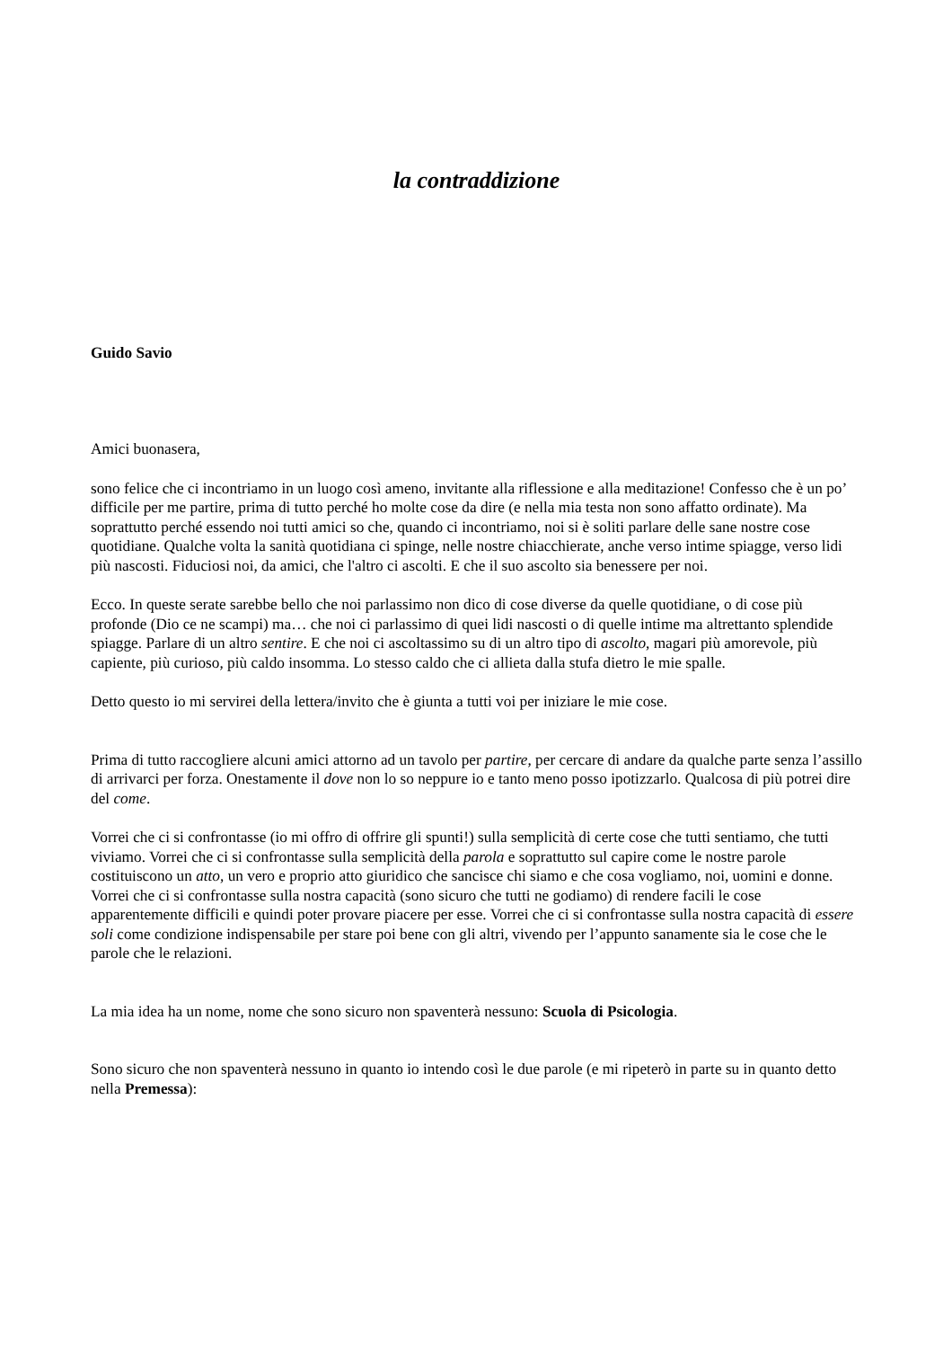la contraddizione
Guido Savio
Amici buonasera,
sono felice che ci incontriamo in un luogo così ameno, invitante alla riflessione e alla meditazione! Confesso che è un po’ difficile per me partire, prima di tutto perché ho molte cose da dire (e nella mia testa non sono affatto ordinate). Ma soprattutto perché essendo noi tutti amici so che, quando ci incontriamo, noi si è soliti parlare delle sane nostre cose quotidiane. Qualche volta la sanità quotidiana ci spinge, nelle nostre chiacchierate, anche verso intime spiagge, verso lidi più nascosti. Fiduciosi noi, da amici, che l'altro ci ascolti. E che il suo ascolto sia benessere per noi.
Ecco. In queste serate sarebbe bello che noi parlassimo non dico di cose diverse da quelle quotidiane, o di cose più profonde (Dio ce ne scampi) ma… che noi ci parlassimo di quei lidi nascosti o di quelle intime ma altrettanto splendide spiagge. Parlare di un altro sentire. E che noi ci ascoltassimo su di un altro tipo di ascolto, magari più amorevole, più capiente, più curioso, più caldo insomma. Lo stesso caldo che ci allieta dalla stufa dietro le mie spalle.
Detto questo io mi servirei della lettera/invito che è giunta a tutti voi per iniziare le mie cose.
Prima di tutto raccogliere alcuni amici attorno ad un tavolo per partire, per cercare di andare da qualche parte senza l’assillo di arrivarci per forza. Onestamente il dove non lo so neppure io e tanto meno posso ipotizzarlo. Qualcosa di più potrei dire del come.
Vorrei che ci si confrontasse (io mi offro di offrire gli spunti!) sulla semplicità di certe cose che tutti sentiamo, che tutti viviamo. Vorrei che ci si confrontasse sulla semplicità della parola e soprattutto sul capire come le nostre parole costituiscono un atto, un vero e proprio atto giuridico che sancisce chi siamo e che cosa vogliamo, noi, uomini e donne. Vorrei che ci si confrontasse sulla nostra capacità (sono sicuro che tutti ne godiamo) di rendere facili le cose apparentemente difficili e quindi poter provare piacere per esse. Vorrei che ci si confrontasse sulla nostra capacità di essere soli come condizione indispensabile per stare poi bene con gli altri, vivendo per l’appunto sanamente sia le cose che le parole che le relazioni.
La mia idea ha un nome, nome che sono sicuro non spaventerà nessuno: Scuola di Psicologia.
Sono sicuro che non spaventerà nessuno in quanto io intendo così le due parole (e mi ripeterò in parte su in quanto detto nella Premessa):